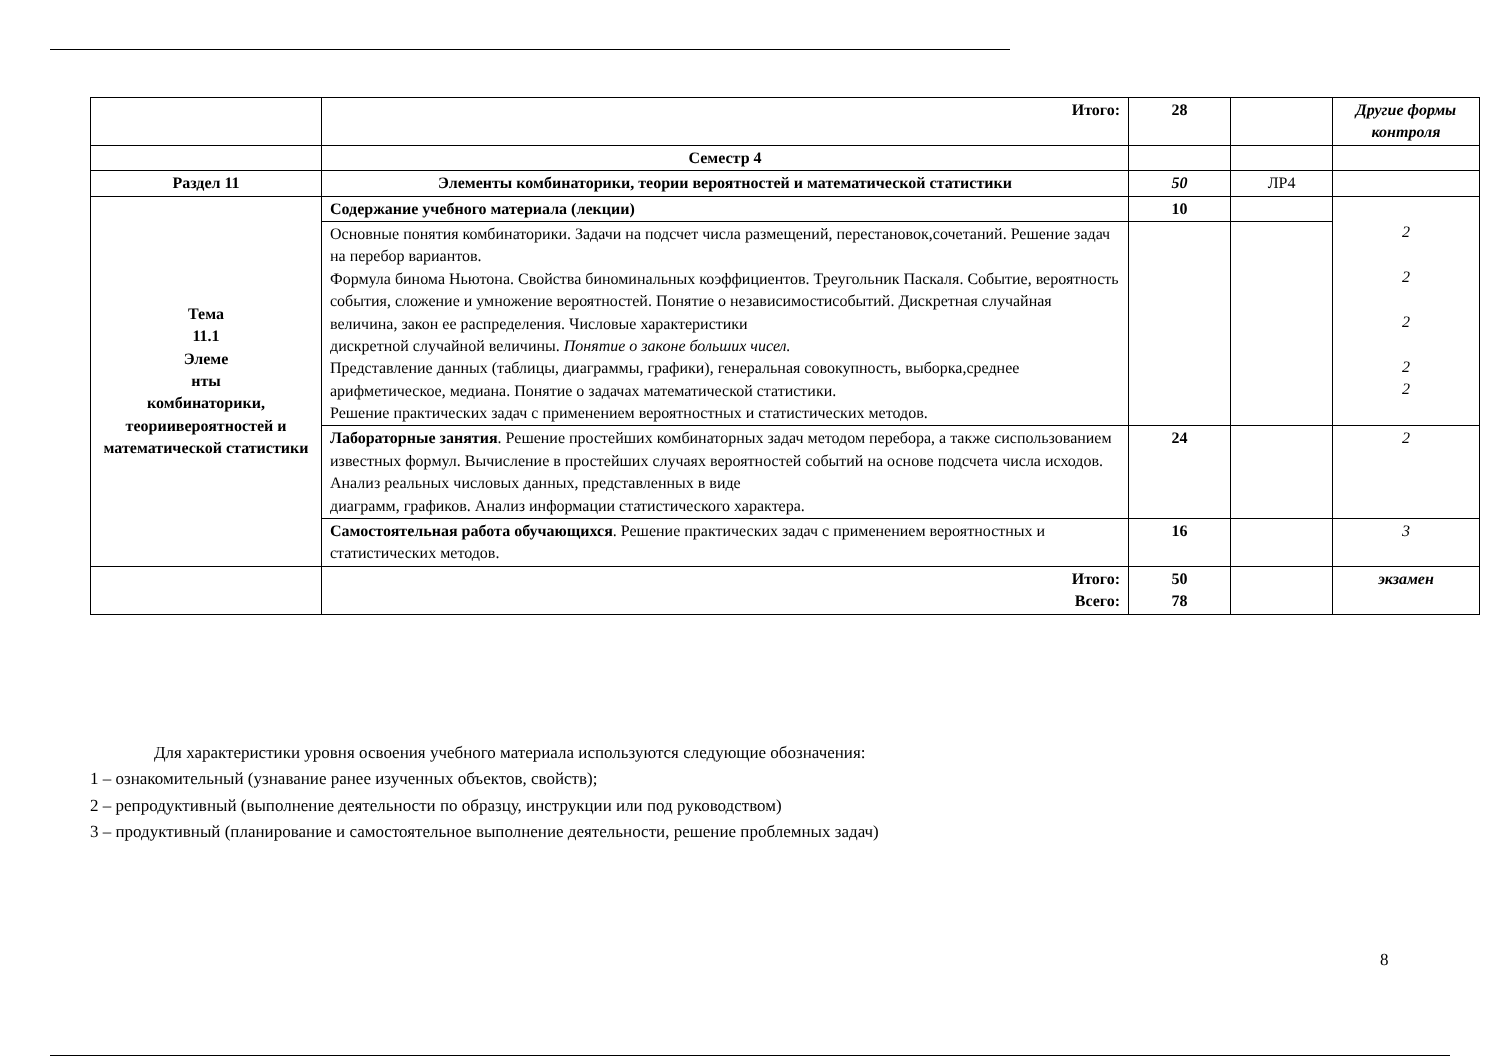| | Итого: | 28 | | Другие формы контроля |
| | Семестр 4 | | | |
| Раздел 11 | Элементы комбинаторики, теории вероятностей и математической статистики | 50 | ЛР4 | |
| Тема 11.1 Элеме нты комбинаторики, теориивероятностей и математической статистики | Содержание учебного материала (лекции) | 10 | | 2 2 2 2 2 |
| | Основные понятия комбинаторики. Задачи на подсчет числа размещений, перестановок,сочетаний. Решение задач на перебор вариантов. Формула бинома Ньютона. Свойства биноминальных коэффициентов. Треугольник Паскаля. Событие, вероятность события, сложение и умножение вероятностей. Понятие о независимостисобытий. Дискретная случайная величина, закон ее распределения. Числовые характеристики дискретной случайной величины. Понятие о законе больших чисел. Представление данных (таблицы, диаграммы, графики), генеральная совокупность, выборка,среднее арифметическое, медиана. Понятие о задачах математической статистики. Решение практических задач с применением вероятностных и статистических методов. | | | |
| | Лабораторные занятия . Решение простейших комбинаторных задач методом перебора, а также сиспользованием известных формул. Вычисление в простейших случаях вероятностей событий на основе подсчета числа исходов. Анализ реальных числовых данных, представленных в виде диаграмм, графиков. Анализ информации статистического характера. | 24 | | 2 |
| | Самостоятельная работа обучающихся . Решение практических задач с применением вероятностных и статистических методов. | 16 | | 3 |
| | Итого: Всего: | 50 78 | | экзамен |
Для характеристики уровня освоения учебного материала используются следующие обозначения:
1 – ознакомительный (узнавание ранее изученных объектов, свойств);
2 – репродуктивный (выполнение деятельности по образцу, инструкции или под руководством)
3 – продуктивный (планирование и самостоятельное выполнение деятельности, решение проблемных задач)
8